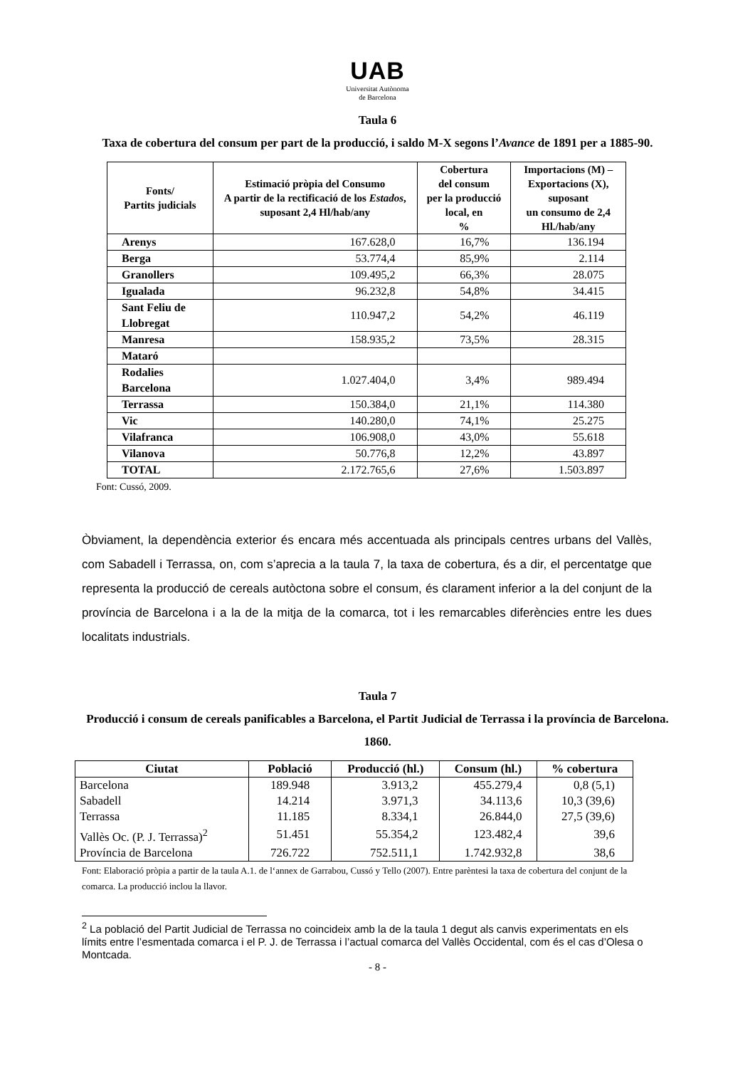UAB
Universitat Autònoma
de Barcelona
Taula 6
Taxa de cobertura del consum per part de la producció, i saldo M-X segons l’Avance de 1891 per a 1885-90.
| Fonts/ Partits judicials | Estimació pròpia del Consumo A partir de la rectificació de los Estados , suposant 2,4 Hl/hab/any | Cobertura del consum per la producció local, en % | Importacions (M) – Exportacions (X), suposant un consumo de 2,4 Hl./hab/any |
| --- | --- | --- | --- |
| Arenys | 167.628,0 | 16,7% | 136.194 |
| Berga | 53.774,4 | 85,9% | 2.114 |
| Granollers | 109.495,2 | 66,3% | 28.075 |
| Igualada | 96.232,8 | 54,8% | 34.415 |
| Sant Feliu de Llobregat | 110.947,2 | 54,2% | 46.119 |
| Manresa | 158.935,2 | 73,5% | 28.315 |
| Mataró | | | |
| Rodalies Barcelona | 1.027.404,0 | 3,4% | 989.494 |
| Terrassa | 150.384,0 | 21,1% | 114.380 |
| Vic | 140.280,0 | 74,1% | 25.275 |
| Vilafranca | 106.908,0 | 43,0% | 55.618 |
| Vilanova | 50.776,8 | 12,2% | 43.897 |
| TOTAL | 2.172.765,6 | 27,6% | 1.503.897 |
Font: Cussó, 2009.
Òbviament, la dependència exterior és encara més accentuada als principals centres urbans del Vallès, com Sabadell i Terrassa, on, com s’aprecia a la taula 7, la taxa de cobertura, és a dir, el percentatge que representa la producció de cereals autòctona sobre el consum, és clarament inferior a la del conjunt de la província de Barcelona i a la de la mitja de la comarca, tot i les remarcables diferències entre les dues localitats industrials.
Taula 7
Producció i consum de cereals panificables a Barcelona, el Partit Judicial de Terrassa i la província de Barcelona. 1860.
| Ciutat | Població | Producció (hl.) | Consum (hl.) | % cobertura |
| --- | --- | --- | --- | --- |
| Barcelona | 189.948 | 3.913,2 | 455.279,4 | 0,8 (5,1) |
| Sabadell | 14.214 | 3.971,3 | 34.113,6 | 10,3 (39,6) |
| Terrassa | 11.185 | 8.334,1 | 26.844,0 | 27,5 (39,6) |
| Vallès Oc. (P. J. Terrassa)<sup>2</sup> | 51.451 | 55.354,2 | 123.482,4 | 39,6 |
| Província de Barcelona | 726.722 | 752.511,1 | 1.742.932,8 | 38,6 |
Font: Elaboració pròpia a partir de la taula A.1. de l‘annex de Garrabou, Cussó y Tello (2007). Entre parèntesi la taxa de cobertura del conjunt de la comarca. La producció inclou la llavor.
<sup>2</sup> La població del Partit Judicial de Terrassa no coincideix amb la de la taula 1 degut als canvis experimentats en els límits entre l’esmentada comarca i el P. J. de Terrassa i l’actual comarca del Vallès Occidental, com és el cas d’Olesa o Montcada.
- 8 -